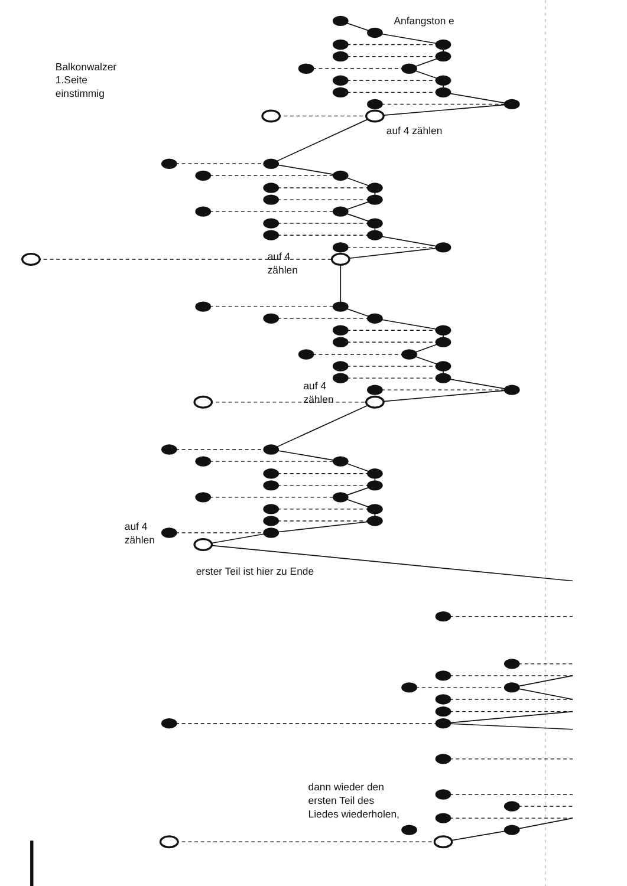Balkonwalzer
1.Seite
einstimmig
Anfangston e
auf 4 zählen
auf 4
zählen
auf 4
zählen
auf 4
zählen
erster Teil ist hier zu Ende
dann wieder den
ersten Teil des
Liedes wiederholen,